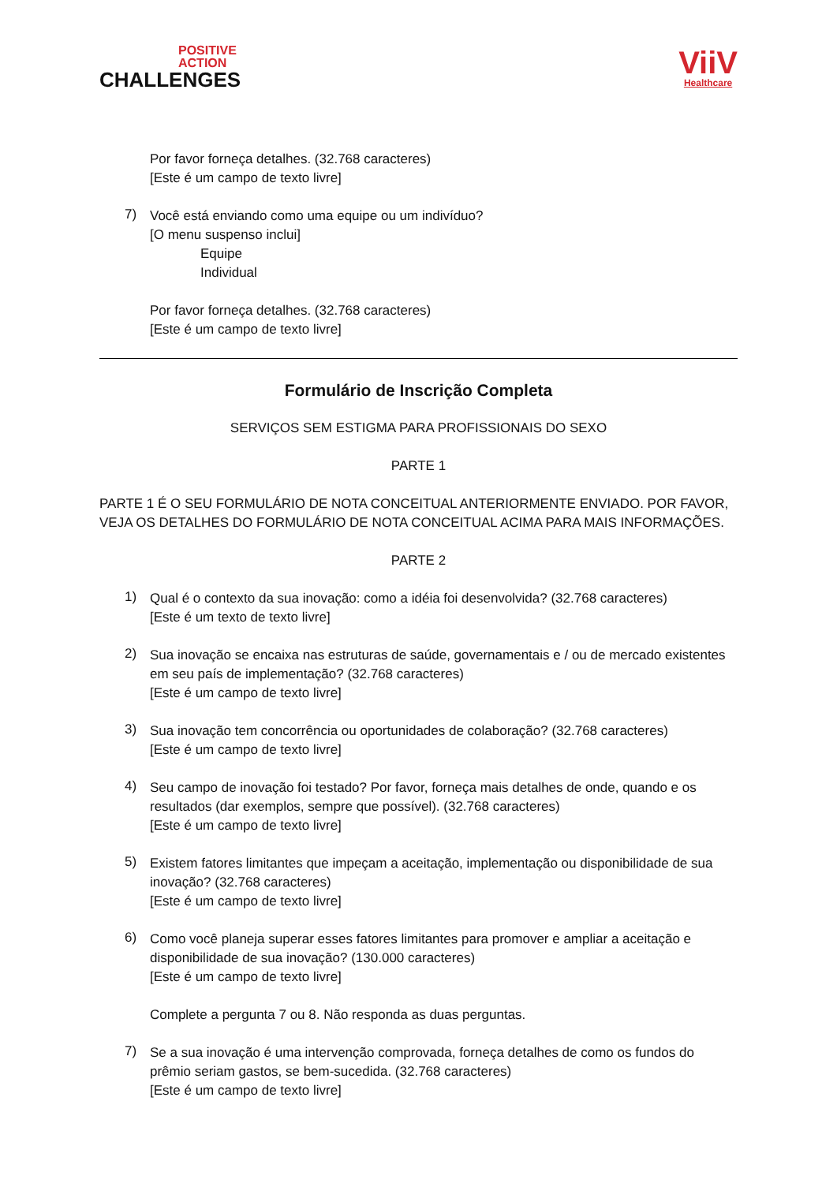POSITIVE
ACTION
CHALLENGES
ViiV
Healthcare
Por favor forneça detalhes. (32.768 caracteres)
[Este é um campo de texto livre]
7)
Você está enviando como uma equipe ou um indivíduo?
[O menu suspenso inclui]
Equipe
Individual
Por favor forneça detalhes. (32.768 caracteres)
[Este é um campo de texto livre]
Formulário de Inscrição Completa
SERVIÇOS SEM ESTIGMA PARA PROFISSIONAIS DO SEXO
PARTE 1
PARTE 1 É O SEU FORMULÁRIO DE NOTA CONCEITUAL ANTERIORMENTE ENVIADO. POR FAVOR, VEJA OS DETALHES DO FORMULÁRIO DE NOTA CONCEITUAL ACIMA PARA MAIS INFORMAÇÕES.
PARTE 2
1)
Qual é o contexto da sua inovação: como a idéia foi desenvolvida? (32.768 caracteres)
[Este é um texto de texto livre]
2)
Sua inovação se encaixa nas estruturas de saúde, governamentais e / ou de mercado existentes em seu país de implementação? (32.768 caracteres)
[Este é um campo de texto livre]
3)
Sua inovação tem concorrência ou oportunidades de colaboração? (32.768 caracteres)
[Este é um campo de texto livre]
4)
Seu campo de inovação foi testado? Por favor, forneça mais detalhes de onde, quando e os resultados (dar exemplos, sempre que possível). (32.768 caracteres)
[Este é um campo de texto livre]
5)
Existem fatores limitantes que impeçam a aceitação, implementação ou disponibilidade de sua inovação? (32.768 caracteres)
[Este é um campo de texto livre]
6)
Como você planeja superar esses fatores limitantes para promover e ampliar a aceitação e disponibilidade de sua inovação? (130.000 caracteres)
[Este é um campo de texto livre]
Complete a pergunta 7 ou 8. Não responda as duas perguntas.
7)
Se a sua inovação é uma intervenção comprovada, forneça detalhes de como os fundos do prêmio seriam gastos, se bem-sucedida. (32.768 caracteres)
[Este é um campo de texto livre]